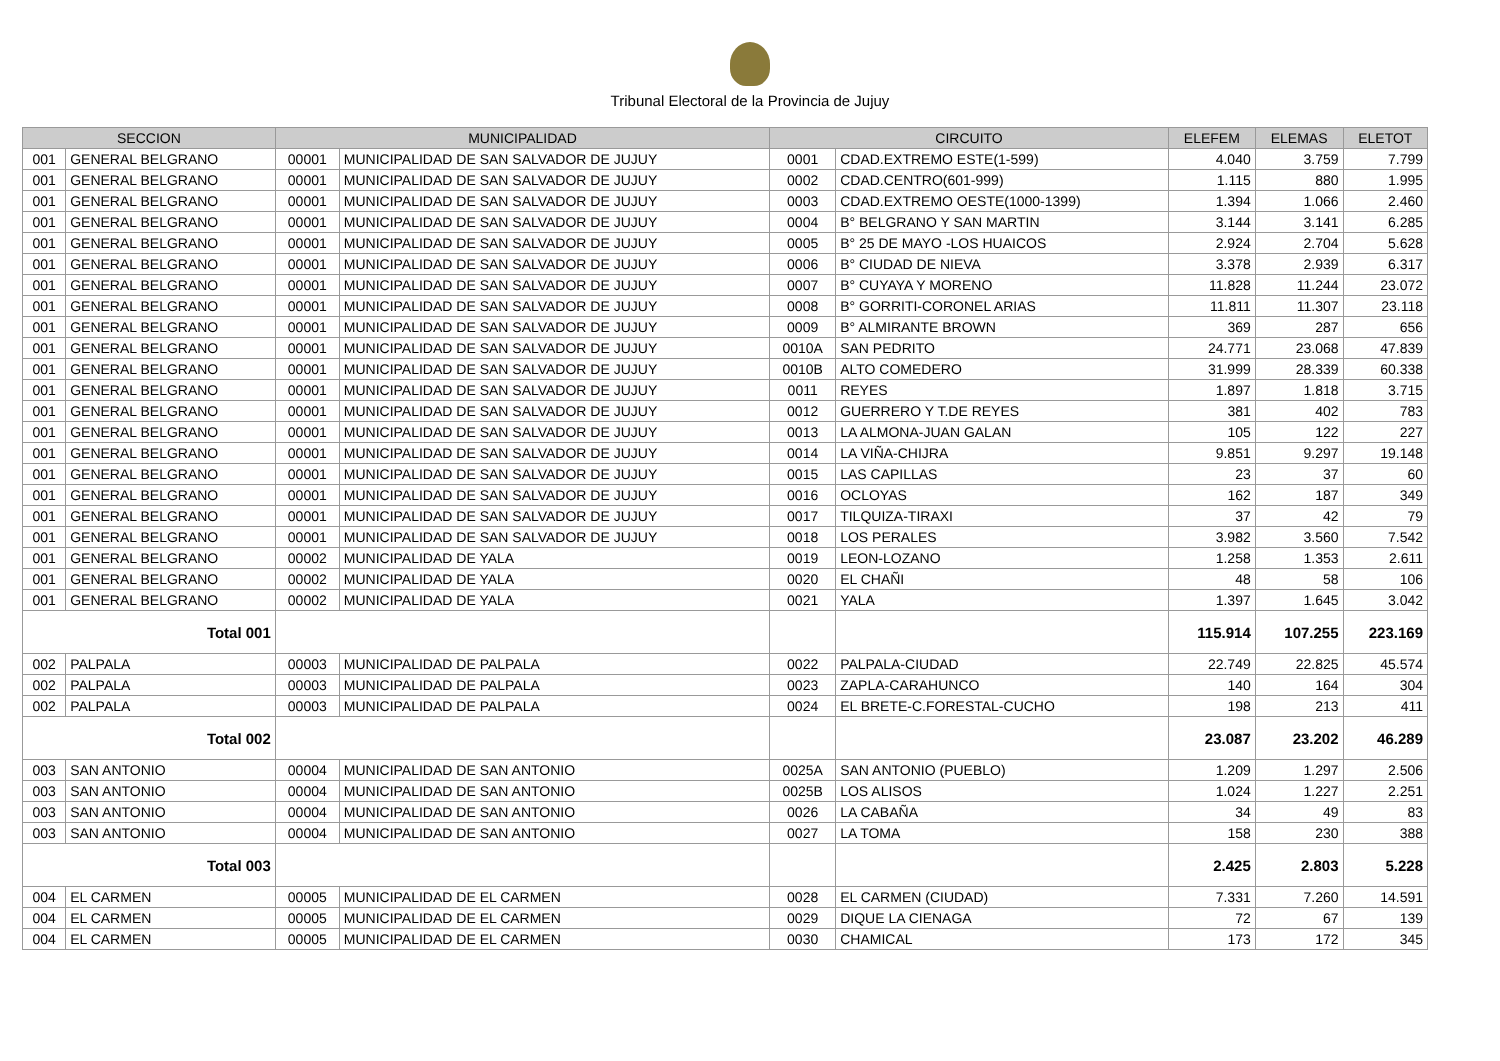Tribunal Electoral de la Provincia de Jujuy
| SECCION | | MUNICIPALIDAD | | CIRCUITO | | ELEFEM | ELEMAS | ELETOT |
| --- | --- | --- | --- | --- | --- | --- | --- | --- |
| 001 | GENERAL BELGRANO | 00001 | MUNICIPALIDAD DE SAN SALVADOR DE JUJUY | 0001 | CDAD.EXTREMO ESTE(1-599) | 4.040 | 3.759 | 7.799 |
| 001 | GENERAL BELGRANO | 00001 | MUNICIPALIDAD DE SAN SALVADOR DE JUJUY | 0002 | CDAD.CENTRO(601-999) | 1.115 | 880 | 1.995 |
| 001 | GENERAL BELGRANO | 00001 | MUNICIPALIDAD DE SAN SALVADOR DE JUJUY | 0003 | CDAD.EXTREMO OESTE(1000-1399) | 1.394 | 1.066 | 2.460 |
| 001 | GENERAL BELGRANO | 00001 | MUNICIPALIDAD DE SAN SALVADOR DE JUJUY | 0004 | B° BELGRANO Y SAN MARTIN | 3.144 | 3.141 | 6.285 |
| 001 | GENERAL BELGRANO | 00001 | MUNICIPALIDAD DE SAN SALVADOR DE JUJUY | 0005 | B° 25 DE MAYO -LOS HUAICOS | 2.924 | 2.704 | 5.628 |
| 001 | GENERAL BELGRANO | 00001 | MUNICIPALIDAD DE SAN SALVADOR DE JUJUY | 0006 | B° CIUDAD DE NIEVA | 3.378 | 2.939 | 6.317 |
| 001 | GENERAL BELGRANO | 00001 | MUNICIPALIDAD DE SAN SALVADOR DE JUJUY | 0007 | B° CUYAYA Y MORENO | 11.828 | 11.244 | 23.072 |
| 001 | GENERAL BELGRANO | 00001 | MUNICIPALIDAD DE SAN SALVADOR DE JUJUY | 0008 | B° GORRITI-CORONEL ARIAS | 11.811 | 11.307 | 23.118 |
| 001 | GENERAL BELGRANO | 00001 | MUNICIPALIDAD DE SAN SALVADOR DE JUJUY | 0009 | B° ALMIRANTE BROWN | 369 | 287 | 656 |
| 001 | GENERAL BELGRANO | 00001 | MUNICIPALIDAD DE SAN SALVADOR DE JUJUY | 0010A | SAN PEDRITO | 24.771 | 23.068 | 47.839 |
| 001 | GENERAL BELGRANO | 00001 | MUNICIPALIDAD DE SAN SALVADOR DE JUJUY | 0010B | ALTO COMEDERO | 31.999 | 28.339 | 60.338 |
| 001 | GENERAL BELGRANO | 00001 | MUNICIPALIDAD DE SAN SALVADOR DE JUJUY | 0011 | REYES | 1.897 | 1.818 | 3.715 |
| 001 | GENERAL BELGRANO | 00001 | MUNICIPALIDAD DE SAN SALVADOR DE JUJUY | 0012 | GUERRERO Y T.DE REYES | 381 | 402 | 783 |
| 001 | GENERAL BELGRANO | 00001 | MUNICIPALIDAD DE SAN SALVADOR DE JUJUY | 0013 | LA ALMONA-JUAN GALAN | 105 | 122 | 227 |
| 001 | GENERAL BELGRANO | 00001 | MUNICIPALIDAD DE SAN SALVADOR DE JUJUY | 0014 | LA VIÑA-CHIJRA | 9.851 | 9.297 | 19.148 |
| 001 | GENERAL BELGRANO | 00001 | MUNICIPALIDAD DE SAN SALVADOR DE JUJUY | 0015 | LAS CAPILLAS | 23 | 37 | 60 |
| 001 | GENERAL BELGRANO | 00001 | MUNICIPALIDAD DE SAN SALVADOR DE JUJUY | 0016 | OCLOYAS | 162 | 187 | 349 |
| 001 | GENERAL BELGRANO | 00001 | MUNICIPALIDAD DE SAN SALVADOR DE JUJUY | 0017 | TILQUIZA-TIRAXI | 37 | 42 | 79 |
| 001 | GENERAL BELGRANO | 00001 | MUNICIPALIDAD DE SAN SALVADOR DE JUJUY | 0018 | LOS PERALES | 3.982 | 3.560 | 7.542 |
| 001 | GENERAL BELGRANO | 00002 | MUNICIPALIDAD DE YALA | 0019 | LEON-LOZANO | 1.258 | 1.353 | 2.611 |
| 001 | GENERAL BELGRANO | 00002 | MUNICIPALIDAD DE YALA | 0020 | EL CHAÑI | 48 | 58 | 106 |
| 001 | GENERAL BELGRANO | 00002 | MUNICIPALIDAD DE YALA | 0021 | YALA | 1.397 | 1.645 | 3.042 |
| Total 001 | | | | | | 115.914 | 107.255 | 223.169 |
| 002 | PALPALA | 00003 | MUNICIPALIDAD DE PALPALA | 0022 | PALPALA-CIUDAD | 22.749 | 22.825 | 45.574 |
| 002 | PALPALA | 00003 | MUNICIPALIDAD DE PALPALA | 0023 | ZAPLA-CARAHUNCO | 140 | 164 | 304 |
| 002 | PALPALA | 00003 | MUNICIPALIDAD DE PALPALA | 0024 | EL BRETE-C.FORESTAL-CUCHO | 198 | 213 | 411 |
| Total 002 | | | | | | 23.087 | 23.202 | 46.289 |
| 003 | SAN ANTONIO | 00004 | MUNICIPALIDAD DE SAN ANTONIO | 0025A | SAN ANTONIO (PUEBLO) | 1.209 | 1.297 | 2.506 |
| 003 | SAN ANTONIO | 00004 | MUNICIPALIDAD DE SAN ANTONIO | 0025B | LOS ALISOS | 1.024 | 1.227 | 2.251 |
| 003 | SAN ANTONIO | 00004 | MUNICIPALIDAD DE SAN ANTONIO | 0026 | LA CABAÑA | 34 | 49 | 83 |
| 003 | SAN ANTONIO | 00004 | MUNICIPALIDAD DE SAN ANTONIO | 0027 | LA TOMA | 158 | 230 | 388 |
| Total 003 | | | | | | 2.425 | 2.803 | 5.228 |
| 004 | EL CARMEN | 00005 | MUNICIPALIDAD DE EL CARMEN | 0028 | EL CARMEN (CIUDAD) | 7.331 | 7.260 | 14.591 |
| 004 | EL CARMEN | 00005 | MUNICIPALIDAD DE EL CARMEN | 0029 | DIQUE LA CIENAGA | 72 | 67 | 139 |
| 004 | EL CARMEN | 00005 | MUNICIPALIDAD DE EL CARMEN | 0030 | CHAMICAL | 173 | 172 | 345 |